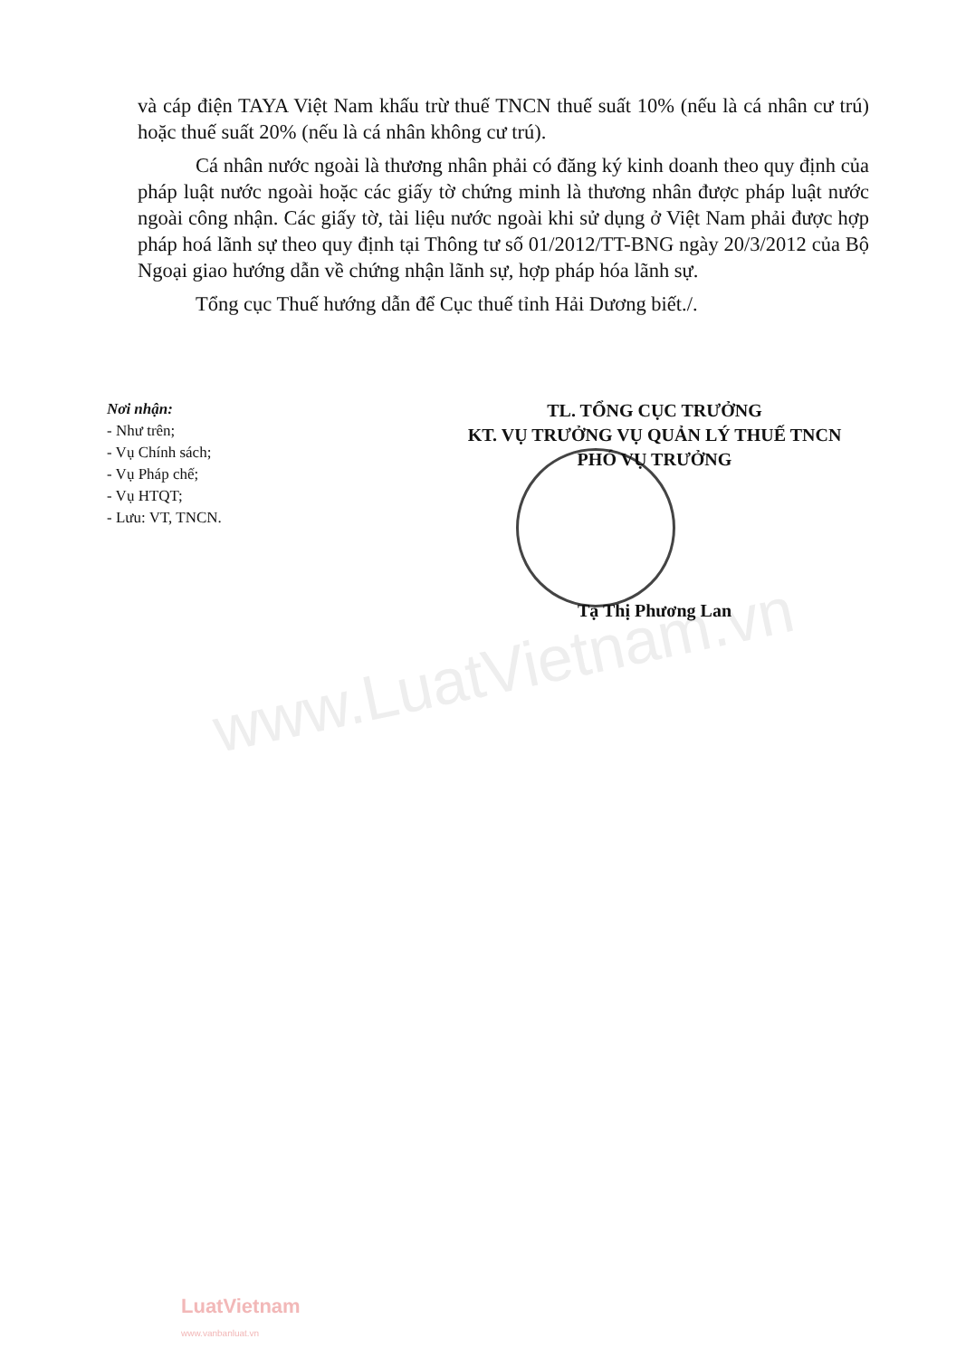www.LuatVietnam.vn
và cáp điện TAYA Việt Nam khấu trừ thuế TNCN thuế suất 10% (nếu là cá nhân cư trú) hoặc thuế suất 20% (nếu là cá nhân không cư trú).
Cá nhân nước ngoài là thương nhân phải có đăng ký kinh doanh theo quy định của pháp luật nước ngoài hoặc các giấy tờ chứng minh là thương nhân được pháp luật nước ngoài công nhận. Các giấy tờ, tài liệu nước ngoài khi sử dụng ở Việt Nam phải được hợp pháp hoá lãnh sự theo quy định tại Thông tư số 01/2012/TT-BNG ngày 20/3/2012 của Bộ Ngoại giao hướng dẫn về chứng nhận lãnh sự, hợp pháp hóa lãnh sự.
Tổng cục Thuế hướng dẫn để Cục thuế tỉnh Hải Dương biết./.
Nơi nhận:
- Như trên;
- Vụ Chính sách;
- Vụ Pháp chế;
- Vụ HTQT;
- Lưu: VT, TNCN.
TL. TỔNG CỤC TRƯỞNG
KT. VỤ TRƯỞNG VỤ QUẢN LÝ THUẾ TNCN
PHÓ VỤ TRƯỞNG
Tạ Thị Phương Lan
LuatVietnam
www.vanbanluat.vn